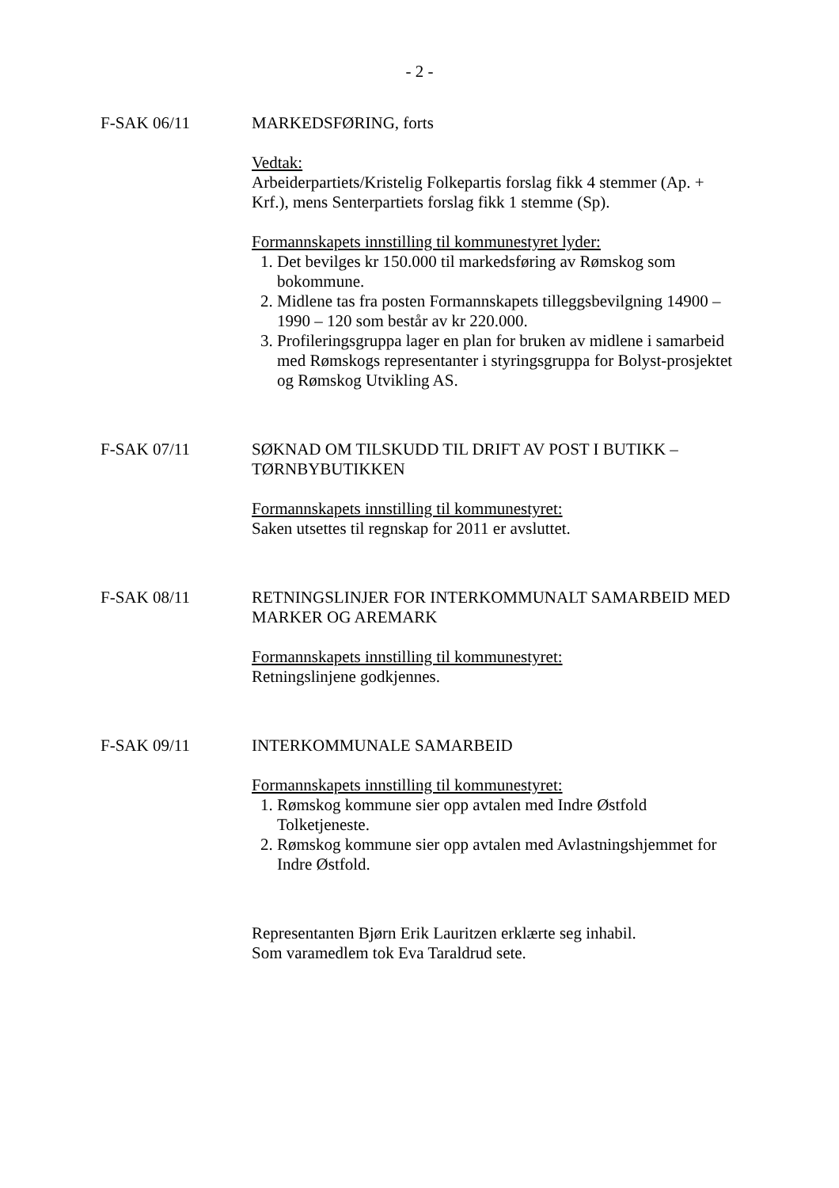- 2 -
F-SAK 06/11 MARKEDSFØRING, forts
Vedtak:
Arbeiderpartiets/Kristelig Folkepartis forslag fikk 4 stemmer (Ap. + Krf.), mens Senterpartiets forslag fikk 1 stemme (Sp).
Formannskapets innstilling til kommunestyret lyder:
1. Det bevilges kr 150.000 til markedsføring av Rømskog som bokommune.
2. Midlene tas fra posten Formannskapets tilleggsbevilgning 14900 – 1990 – 120 som består av kr 220.000.
3. Profileringsgruppa lager en plan for bruken av midlene i samarbeid med Rømskogs representanter i styringsgruppa for Bolyst-prosjektet og Rømskog Utvikling AS.
F-SAK 07/11 SØKNAD OM TILSKUDD TIL DRIFT AV POST I BUTIKK – TØRNBYBUTIKKEN
Formannskapets innstilling til kommunestyret:
Saken utsettes til regnskap for 2011 er avsluttet.
F-SAK 08/11 RETNINGSLINJER FOR INTERKOMMUNALT SAMARBEID MED MARKER OG AREMARK
Formannskapets innstilling til kommunestyret:
Retningslinjene godkjennes.
F-SAK 09/11 INTERKOMMUNALE SAMARBEID
Formannskapets innstilling til kommunestyret:
1. Rømskog kommune sier opp avtalen med Indre Østfold Tolketjeneste.
2. Rømskog kommune sier opp avtalen med Avlastningshjemmet for Indre Østfold.
Representanten Bjørn Erik Lauritzen erklærte seg inhabil.
Som varamedlem tok Eva Taraldrud sete.